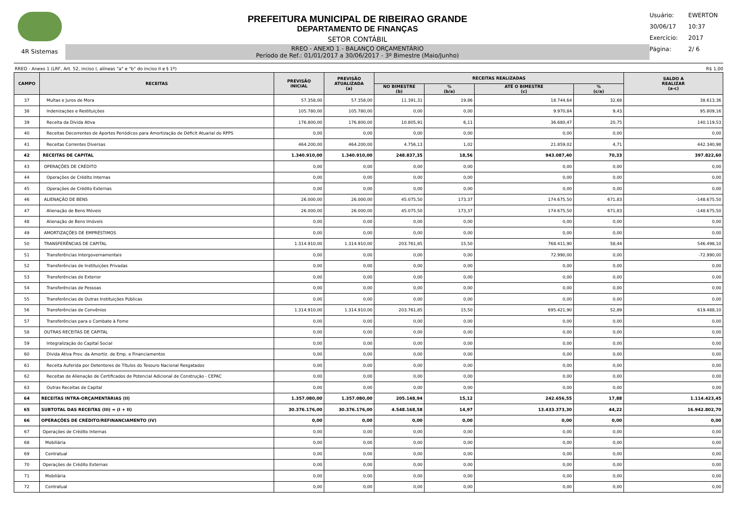4R Sistemas
PREFEITURA MUNICIPAL DE RIBEIRAO GRANDE
DEPARTAMENTO DE FINANÇAS
SETOR CONTÁBIL
RREO - ANEXO 1 - BALANÇO ORÇAMENTÁRIO
Período de Ref.: 01/01/2017 a 30/06/2017 - 3º Bimestre (Maio/Junho)
Usuário: EWERTON
30/06/17 10:37
Exercício: 2017
Página: 2/ 6
RREO - Anexo 1 (LRF, Art. 52, inciso I, alíneas "a" e "b" do inciso II e § 1º) R$ 1,00
| CAMPO | RECEITAS | PREVISÃO INICIAL | PREVISÃO ATUALIZADA (a) | RECEITAS REALIZADAS | | | | SALDO A REALIZAR (a-c) |
| --- | --- | --- | --- | --- | --- | --- | --- | --- |
| | | | | NO BIMESTRE (b) | % (b/a) | ATÉ O BIMESTRE (c) | % (c/a) | |
| 37 | Multas e Juros de Mora | 57.358,00 | 57.358,00 | 11.391,31 | 19,86 | 18.744,64 | 32,68 | 38.613,36 |
| 38 | Indenizações e Restituições | 105.780,00 | 105.780,00 | 0,00 | 0,00 | 9.970,84 | 9,43 | 95.809,16 |
| 39 | Receita da Dívida Ativa | 176.800,00 | 176.800,00 | 10.805,91 | 6,11 | 36.680,47 | 20,75 | 140.119,53 |
| 40 | Receitas Decorrentes de Aportes Periódicos para Amortização de Déficit Atuarial do RPPS | 0,00 | 0,00 | 0,00 | 0,00 | 0,00 | 0,00 | 0,00 |
| 41 | Receitas Correntes Diversas | 464.200,00 | 464.200,00 | 4.756,13 | 1,02 | 21.859,02 | 4,71 | 442.340,98 |
| 42 | RECEITAS DE CAPITAL | 1.340.910,00 | 1.340.910,00 | 248.837,35 | 18,56 | 943.087,40 | 70,33 | 397.822,60 |
| 43 | OPERAÇÕES DE CRÉDITO | 0,00 | 0,00 | 0,00 | 0,00 | 0,00 | 0,00 | 0,00 |
| 44 | Operações de Crédito Internas | 0,00 | 0,00 | 0,00 | 0,00 | 0,00 | 0,00 | 0,00 |
| 45 | Operações de Crédito Externas | 0,00 | 0,00 | 0,00 | 0,00 | 0,00 | 0,00 | 0,00 |
| 46 | ALIENAÇÃO DE BENS | 26.000,00 | 26.000,00 | 45.075,50 | 173,37 | 174.675,50 | 671,83 | -148.675,50 |
| 47 | Alienação de Bens Móveis | 26.000,00 | 26.000,00 | 45.075,50 | 173,37 | 174.675,50 | 671,83 | -148.675,50 |
| 48 | Alienação de Bens Imóveis | 0,00 | 0,00 | 0,00 | 0,00 | 0,00 | 0,00 | 0,00 |
| 49 | AMORTIZAÇÕES DE EMPRÉSTIMOS | 0,00 | 0,00 | 0,00 | 0,00 | 0,00 | 0,00 | 0,00 |
| 50 | TRANSFERÊNCIAS DE CAPITAL | 1.314.910,00 | 1.314.910,00 | 203.761,85 | 15,50 | 768.411,90 | 58,44 | 546.498,10 |
| 51 | Transferências Intergovernamentais | 0,00 | 0,00 | 0,00 | 0,00 | 72.990,00 | 0,00 | -72.990,00 |
| 52 | Transferências de Instituições Privadas | 0,00 | 0,00 | 0,00 | 0,00 | 0,00 | 0,00 | 0,00 |
| 53 | Transferências do Exterior | 0,00 | 0,00 | 0,00 | 0,00 | 0,00 | 0,00 | 0,00 |
| 54 | Transferências de Pessoas | 0,00 | 0,00 | 0,00 | 0,00 | 0,00 | 0,00 | 0,00 |
| 55 | Transferências de Outras Instituições Públicas | 0,00 | 0,00 | 0,00 | 0,00 | 0,00 | 0,00 | 0,00 |
| 56 | Transferências de Convênios | 1.314.910,00 | 1.314.910,00 | 203.761,85 | 15,50 | 695.421,90 | 52,89 | 619.488,10 |
| 57 | Transferências para o Combate à Fome | 0,00 | 0,00 | 0,00 | 0,00 | 0,00 | 0,00 | 0,00 |
| 58 | OUTRAS RECEITAS DE CAPITAL | 0,00 | 0,00 | 0,00 | 0,00 | 0,00 | 0,00 | 0,00 |
| 59 | Integralização do Capital Social | 0,00 | 0,00 | 0,00 | 0,00 | 0,00 | 0,00 | 0,00 |
| 60 | Dívida Ativa Prov. da Amortiz. de Emp. e Financiamentos | 0,00 | 0,00 | 0,00 | 0,00 | 0,00 | 0,00 | 0,00 |
| 61 | Receita Auferida por Detentores de Títulos do Tesouro Nacional Resgatados | 0,00 | 0,00 | 0,00 | 0,00 | 0,00 | 0,00 | 0,00 |
| 62 | Receitas de Alienação de Certificados de Potencial Adicional de Construção - CEPAC | 0,00 | 0,00 | 0,00 | 0,00 | 0,00 | 0,00 | 0,00 |
| 63 | Outras Receitas de Capital | 0,00 | 0,00 | 0,00 | 0,00 | 0,00 | 0,00 | 0,00 |
| 64 | RECEITAS INTRA-ORÇAMENTÁRIAS (II) | 1.357.080,00 | 1.357.080,00 | 205.148,94 | 15,12 | 242.656,55 | 17,88 | 1.114.423,45 |
| 65 | SUBTOTAL DAS RECEITAS (III) = (I + II) | 30.376.176,00 | 30.376.176,00 | 4.548.168,58 | 14,97 | 13.433.373,30 | 44,22 | 16.942.802,70 |
| 66 | OPERAÇÕES DE CRÉDITO/REFINANCIAMENTO (IV) | 0,00 | 0,00 | 0,00 | 0,00 | 0,00 | 0,00 | 0,00 |
| 67 | Operações de Crédito Internas | 0,00 | 0,00 | 0,00 | 0,00 | 0,00 | 0,00 | 0,00 |
| 68 | Mobiliária | 0,00 | 0,00 | 0,00 | 0,00 | 0,00 | 0,00 | 0,00 |
| 69 | Contratual | 0,00 | 0,00 | 0,00 | 0,00 | 0,00 | 0,00 | 0,00 |
| 70 | Operações de Crédito Externas | 0,00 | 0,00 | 0,00 | 0,00 | 0,00 | 0,00 | 0,00 |
| 71 | Mobiliária | 0,00 | 0,00 | 0,00 | 0,00 | 0,00 | 0,00 | 0,00 |
| 72 | Contratual | 0,00 | 0,00 | 0,00 | 0,00 | 0,00 | 0,00 | 0,00 |